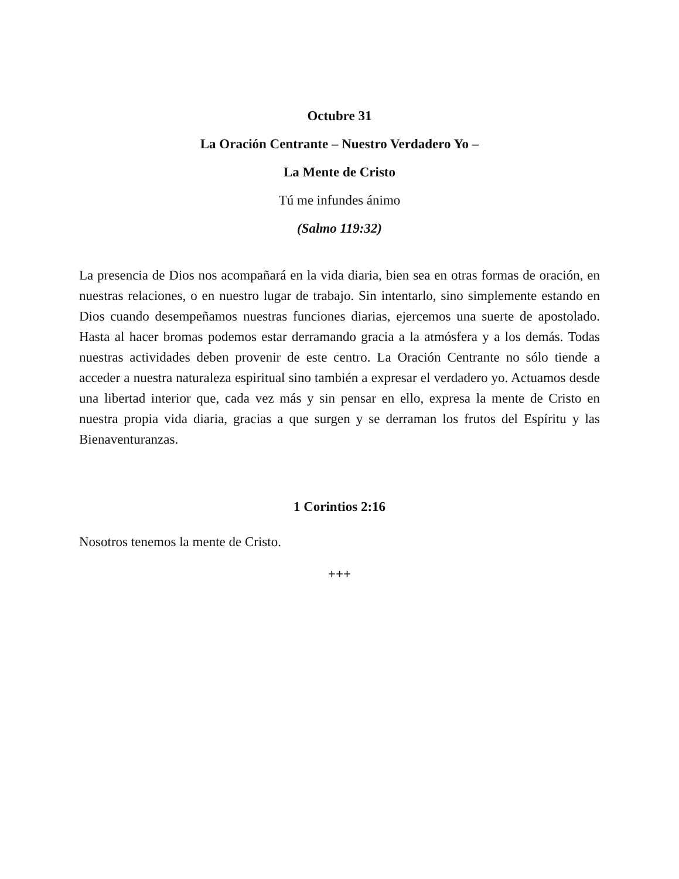Octubre 31
La Oración Centrante – Nuestro Verdadero Yo –
La Mente de Cristo
Tú me infundes ánimo
(Salmo 119:32)
La presencia de Dios nos acompañará en la vida diaria, bien sea en otras formas de oración, en nuestras relaciones, o en nuestro lugar de trabajo. Sin intentarlo, sino simplemente estando en Dios cuando desempeñamos nuestras funciones diarias, ejercemos una suerte de apostolado. Hasta al hacer bromas podemos estar derramando gracia a la atmósfera y a los demás. Todas nuestras actividades deben provenir de este centro. La Oración Centrante no sólo tiende a acceder a nuestra naturaleza espiritual sino también a expresar el verdadero yo. Actuamos desde una libertad interior que, cada vez más y sin pensar en ello, expresa la mente de Cristo en nuestra propia vida diaria, gracias a que surgen y se derraman los frutos del Espíritu y las Bienaventuranzas.
1 Corintios 2:16
Nosotros tenemos la mente de Cristo.
+++